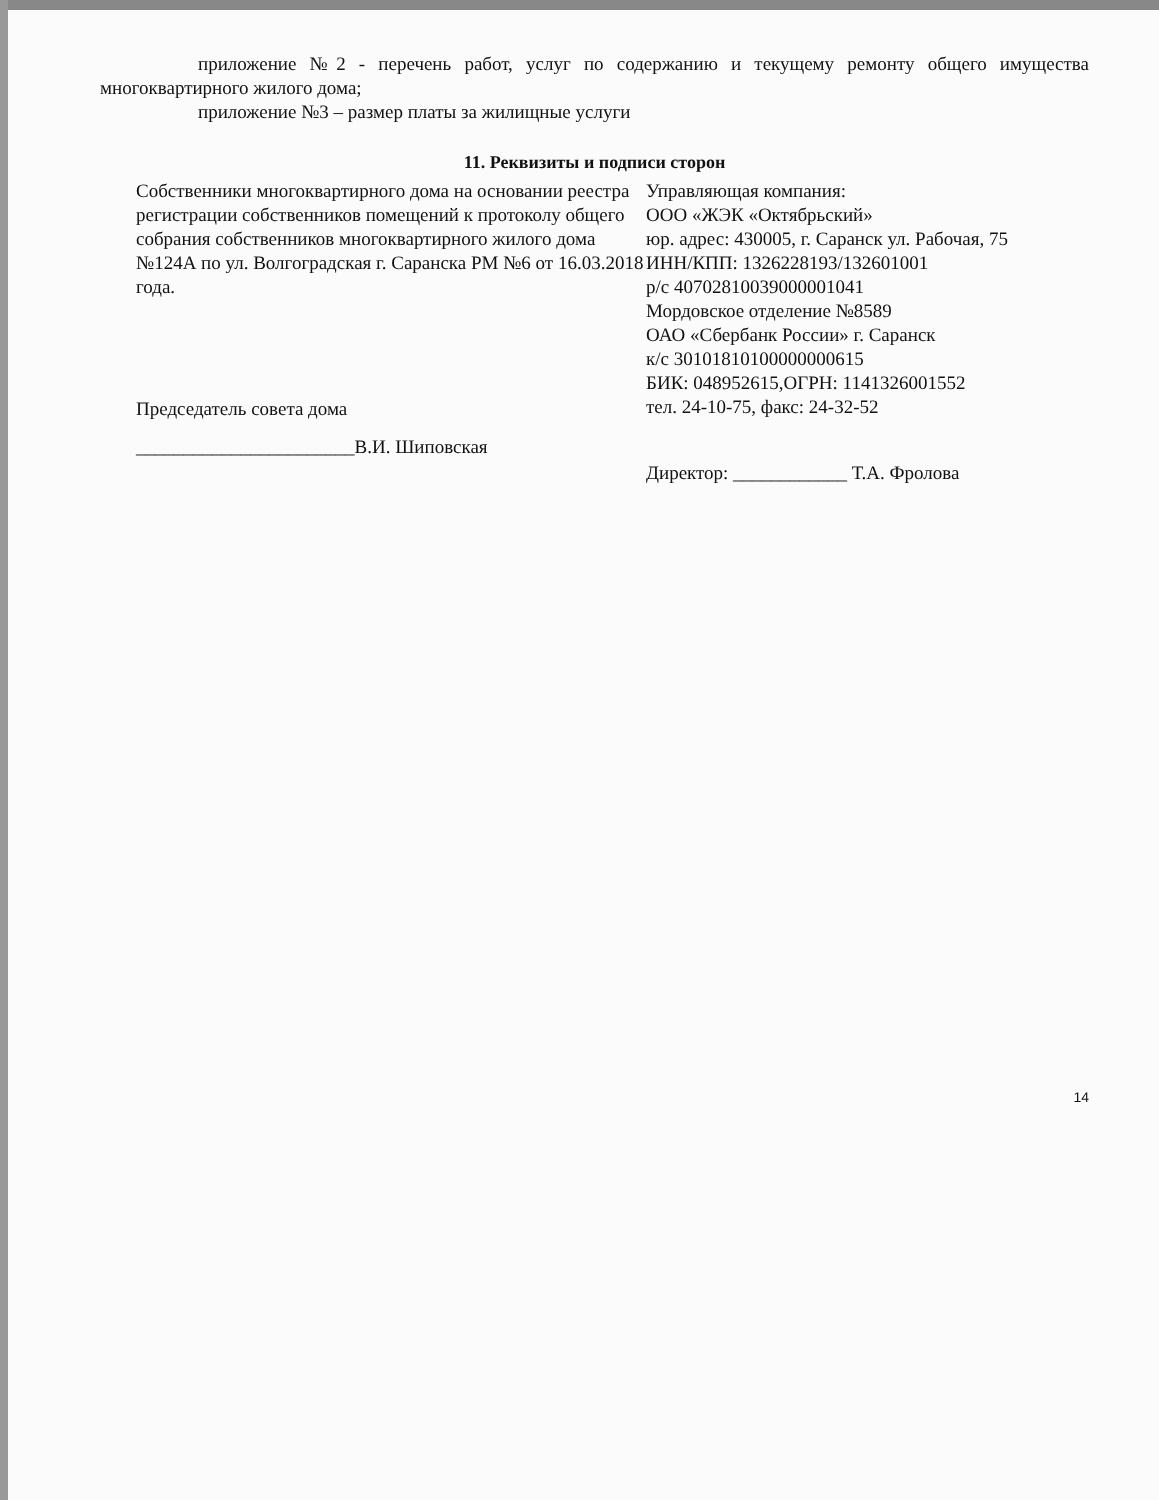приложение №2 - перечень работ, услуг по содержанию и текущему ремонту общего имущества многоквартирного жилого дома;
приложение №3 – размер платы за жилищные услуги
11. Реквизиты и подписи сторон
Собственники многоквартирного дома на основании реестра регистрации собственников помещений к протоколу общего собрания собственников многоквартирного жилого дома №124А по ул. Волгоградская г. Саранска РМ №6 от 16.03.2018 года.
Председатель совета дома
_______________________В.И. Шиповская
Управляющая компания:
ООО «ЖЭК «Октябрьский»
юр. адрес: 430005, г. Саранск ул. Рабочая, 75
ИНН/КПП: 1326228193/132601001
р/с 40702810039000001041
Мордовское отделение №8589
ОАО «Сбербанк России» г. Саранск
к/с 30101810100000000615
БИК: 048952615,ОГРН: 1141326001552
тел. 24-10-75, факс: 24-32-52
Директор: ____________ Т.А. Фролова
14